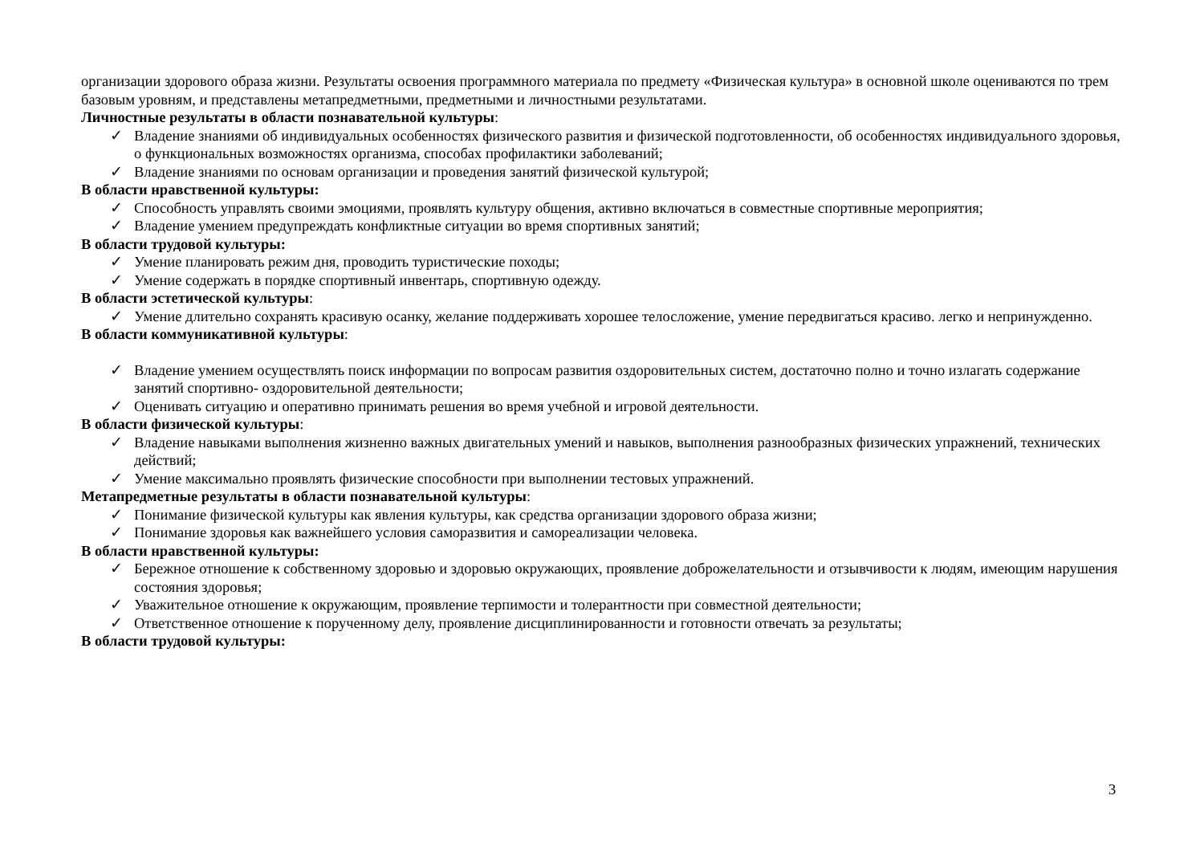организации здорового образа жизни. Результаты освоения программного материала по предмету «Физическая культура» в основной школе оцениваются по трем базовым уровням, и представлены метапредметными, предметными и личностными результатами.
Личностные результаты в области познавательной культуры:
✓ Владение знаниями об индивидуальных особенностях физического развития и физической подготовленности, об особенностях индивидуального здоровья, о функциональных возможностях организма, способах профилактики заболеваний;
✓ Владение знаниями по основам организации и проведения занятий физической культурой;
В области нравственной культуры:
✓ Способность управлять своими эмоциями, проявлять культуру общения, активно включаться в совместные спортивные мероприятия;
✓ Владение умением предупреждать конфликтные ситуации во время спортивных занятий;
В области трудовой культуры:
✓ Умение планировать режим дня, проводить туристические походы;
✓ Умение содержать в порядке спортивный инвентарь, спортивную одежду.
В области эстетической культуры:
✓ Умение длительно сохранять красивую осанку, желание поддерживать хорошее телосложение, умение передвигаться красиво. легко и непринужденно.
В области коммуникативной культуры:
✓ Владение умением осуществлять поиск информации по вопросам развития оздоровительных систем, достаточно полно и точно излагать содержание занятий спортивно- оздоровительной деятельности;
✓ Оценивать ситуацию и оперативно принимать решения во время учебной и игровой деятельности.
В области физической культуры:
✓ Владение навыками выполнения жизненно важных двигательных умений и навыков, выполнения разнообразных физических упражнений, технических действий;
✓ Умение максимально проявлять физические способности при выполнении тестовых упражнений.
Метапредметные результаты в области познавательной культуры:
✓ Понимание физической культуры как явления культуры, как средства организации здорового образа жизни;
✓ Понимание здоровья как важнейшего условия саморазвития и самореализации человека.
В области нравственной культуры:
✓ Бережное отношение к собственному здоровью и здоровью окружающих, проявление доброжелательности и отзывчивости к людям, имеющим нарушения состояния здоровья;
✓ Уважительное отношение к окружающим, проявление терпимости и толерантности при совместной деятельности;
✓ Ответственное отношение к порученному делу, проявление дисциплинированности и готовности отвечать за результаты;
В области трудовой культуры:
3